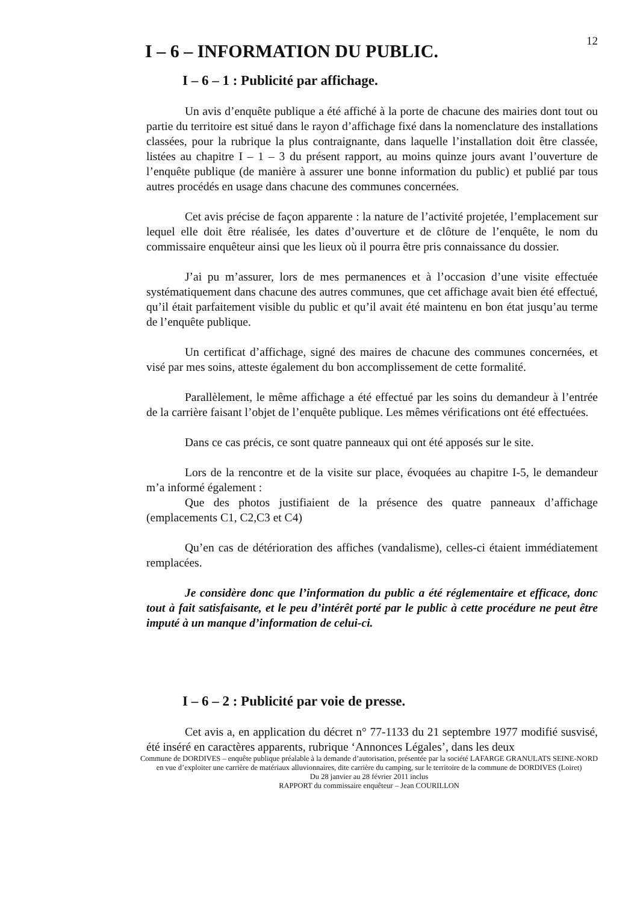12
I – 6 – INFORMATION DU PUBLIC.
I – 6 – 1 : Publicité par affichage.
Un avis d’enquête publique a été affiché à la porte de chacune des mairies dont tout ou partie du territoire est situé dans le rayon d’affichage fixé dans la nomenclature des installations classées, pour la rubrique la plus contraignante, dans laquelle l’installation doit être classée, listées au chapitre I – 1 – 3 du présent rapport, au moins quinze jours avant l’ouverture de l’enquête publique (de manière à assurer une bonne information du public) et publié par tous autres procédés en usage dans chacune des communes concernées.
Cet avis précise de façon apparente : la nature de l’activité projetée, l’emplacement sur lequel elle doit être réalisée, les dates d’ouverture et de clôture de l’enquête, le nom du commissaire enquêteur ainsi que les lieux où il pourra être pris connaissance du dossier.
J’ai pu m’assurer, lors de mes permanences et à l’occasion d’une visite effectuée systématiquement dans chacune des autres communes, que cet affichage avait bien été effectué, qu’il était parfaitement visible du public et qu’il avait été maintenu en bon état jusqu’au terme de l’enquête publique.
Un certificat d’affichage, signé des maires de chacune des communes concernées, et visé par mes soins, atteste également du bon accomplissement de cette formalité.
Parallèlement, le même affichage a été effectué par les soins du demandeur à l’entrée de la carrière faisant l’objet de l’enquête publique. Les mêmes vérifications ont été effectuées.
Dans ce cas précis, ce sont quatre panneaux qui ont été apposés sur le site.
Lors de la rencontre et de la visite sur place, évoquées au chapitre I-5, le demandeur m’a informé également :
Que des photos justifiaient de la présence des quatre panneaux d’affichage (emplacements C1, C2,C3 et C4)
Qu’en cas de détérioration des affiches (vandalisme), celles-ci étaient immédiatement remplacées.
Je considère donc que l’information du public a été réglementaire et efficace, donc tout à fait satisfaisante, et le peu d’intérêt porté par le public à cette procédure ne peut être imputé à un manque d’information de celui-ci.
I – 6 – 2 : Publicité par voie de presse.
Cet avis a, en application du décret n° 77-1133 du 21 septembre 1977 modifié susvisé, été inséré en caractères apparents, rubrique ‘Annonces Légales’, dans les deux
Commune de DORDIVES – enquête publique préalable à la demande d’autorisation, présentée par la société LAFARGE GRANULATS SEINE-NORD en vue d’exploiter une carrière de matériaux alluvionnaires, dite carrière du camping, sur le territoire de la commune de DORDIVES (Loiret)
Du 28 janvier au 28 février 2011 inclus
RAPPORT du commissaire enquêteur – Jean COURILLON